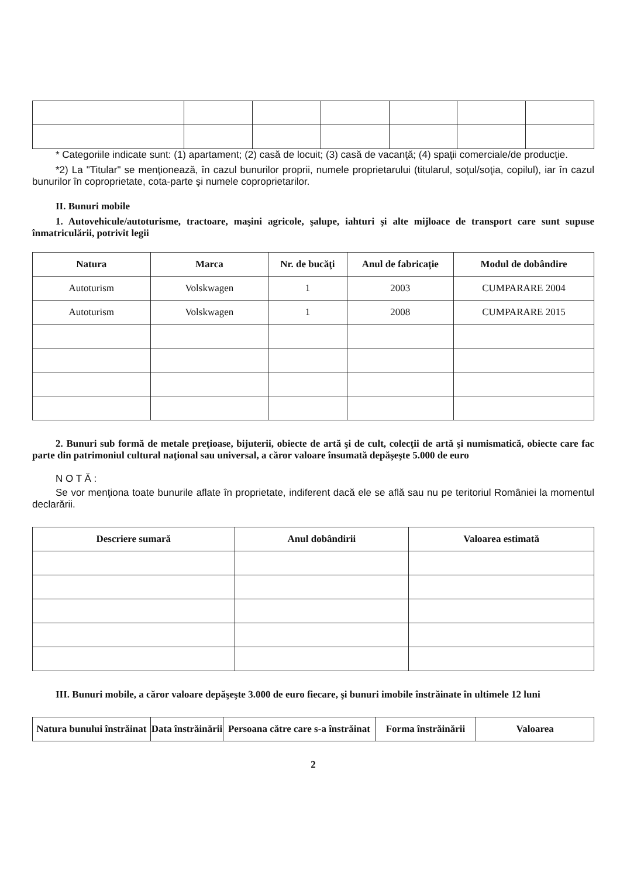* Categoriile indicate sunt: (1) apartament; (2) casă de locuit; (3) casă de vacanţă; (4) spaţii comerciale/de producţie.
*2) La "Titular" se menţionează, în cazul bunurilor proprii, numele proprietarului (titularul, soţul/soţia, copilul), iar în cazul bunurilor în coproprietate, cota-parte şi numele coproprietarilor.
II. Bunuri mobile
1. Autovehicule/autoturisme, tractoare, maşini agricole, şalupe, iahturi şi alte mijloace de transport care sunt supuse înmatriculării, potrivit legii
| Natura | Marca | Nr. de bucăţi | Anul de fabricaţie | Modul de dobândire |
| --- | --- | --- | --- | --- |
| Autoturism | Volskwagen | 1 | 2003 | CUMPARARE 2004 |
| Autoturism | Volskwagen | 1 | 2008 | CUMPARARE 2015 |
2. Bunuri sub formă de metale preţioase, bijuterii, obiecte de artă şi de cult, colecţii de artă şi numismatică, obiecte care fac parte din patrimoniul cultural naţional sau universal, a căror valoare însumată depăşeşte 5.000 de euro
N O T Ă :
Se vor menţiona toate bunurile aflate în proprietate, indiferent dacă ele se află sau nu pe teritoriul României la momentul declarării.
| Descriere sumară | Anul dobândirii | Valoarea estimată |
| --- | --- | --- |
III. Bunuri mobile, a căror valoare depăşeşte 3.000 de euro fiecare, şi bunuri imobile înstrăinate în ultimele 12 luni
| Natura bunului înstrăinat | Data înstrăinării | Persoana către care s-a înstrăinat | Forma înstrăinării | Valoarea |
| --- | --- | --- | --- | --- |
2